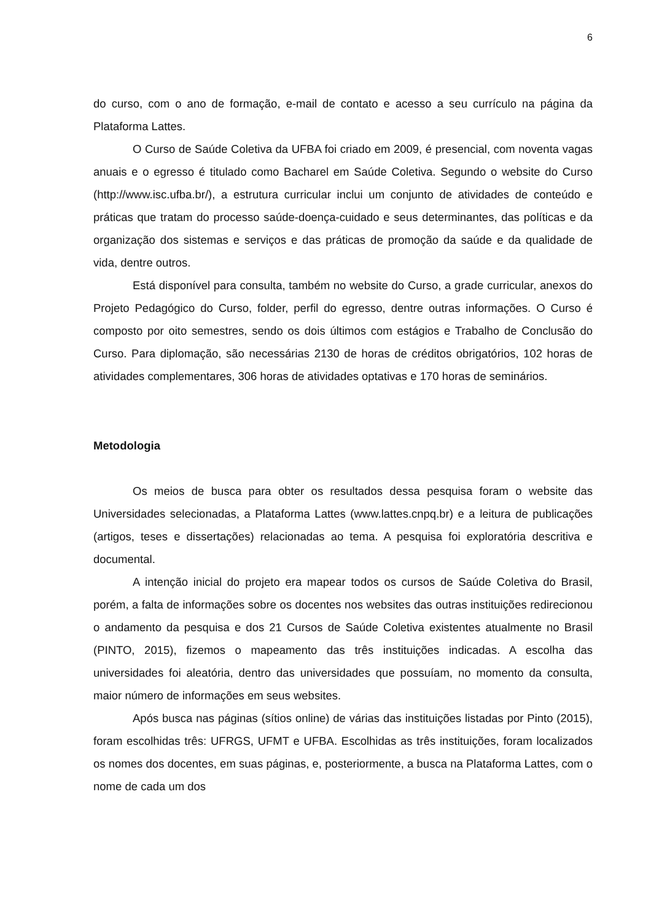6
do curso, com o ano de formação, e-mail de contato e acesso a seu currículo na página da Plataforma Lattes.
O Curso de Saúde Coletiva da UFBA foi criado em 2009, é presencial, com noventa vagas anuais e o egresso é titulado como Bacharel em Saúde Coletiva. Segundo o website do Curso (http://www.isc.ufba.br/), a estrutura curricular inclui um conjunto de atividades de conteúdo e práticas que tratam do processo saúde-doença-cuidado e seus determinantes, das políticas e da organização dos sistemas e serviços e das práticas de promoção da saúde e da qualidade de vida, dentre outros.
Está disponível para consulta, também no website do Curso, a grade curricular, anexos do Projeto Pedagógico do Curso, folder, perfil do egresso, dentre outras informações. O Curso é composto por oito semestres, sendo os dois últimos com estágios e Trabalho de Conclusão do Curso. Para diplomação, são necessárias 2130 de horas de créditos obrigatórios, 102 horas de atividades complementares, 306 horas de atividades optativas e 170 horas de seminários.
Metodologia
Os meios de busca para obter os resultados dessa pesquisa foram o website das Universidades selecionadas, a Plataforma Lattes (www.lattes.cnpq.br) e a leitura de publicações (artigos, teses e dissertações) relacionadas ao tema. A pesquisa foi exploratória descritiva e documental.
A intenção inicial do projeto era mapear todos os cursos de Saúde Coletiva do Brasil, porém, a falta de informações sobre os docentes nos websites das outras instituições redirecionou o andamento da pesquisa e dos 21 Cursos de Saúde Coletiva existentes atualmente no Brasil (PINTO, 2015), fizemos o mapeamento das três instituições indicadas. A escolha das universidades foi aleatória, dentro das universidades que possuíam, no momento da consulta, maior número de informações em seus websites.
Após busca nas páginas (sítios online) de várias das instituições listadas por Pinto (2015), foram escolhidas três: UFRGS, UFMT e UFBA. Escolhidas as três instituições, foram localizados os nomes dos docentes, em suas páginas, e, posteriormente, a busca na Plataforma Lattes, com o nome de cada um dos